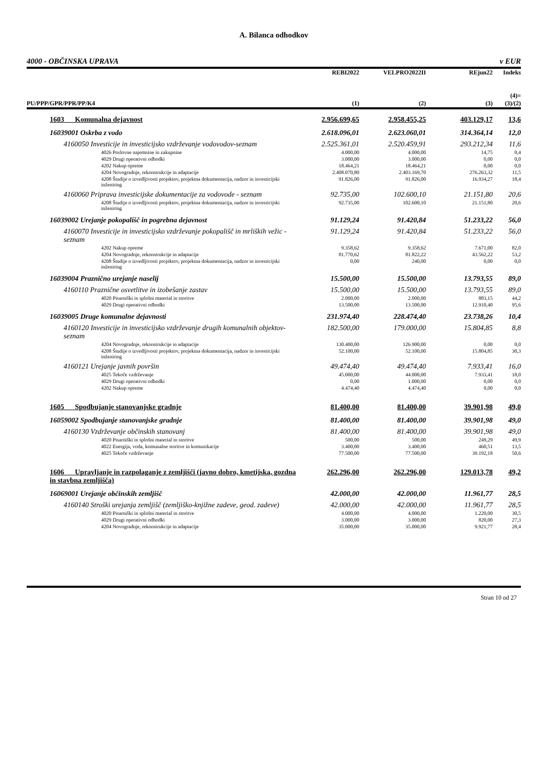A. Bilanca odhodkov
4000 - OBČINSKA UPRAVA v EUR
| PU/PPP/GPR/PPR/PP/K4 | REBI2022 (1) | VELPRO2022II (2) | REjun22 (3) | Indeks (4)= (3)/(2) |
| --- | --- | --- | --- | --- |
| 1603 Komunalna dejavnost | 2.956.699,65 | 2.958.455,25 | 403.129,17 | 13,6 |
| 16039001 Oskrba z vodo | 2.618.096,01 | 2.623.060,01 | 314.364,14 | 12,0 |
| 4160050 Investicije in investicijsko vzdrževanje vodovodov-seznam | 2.525.361,01 | 2.520.459,91 | 293.212,34 | 11,6 |
| 4026 Poslovne najemnine in zakupnine | 4.000,00 | 4.000,00 | 14,75 | 0,4 |
| 4029 Drugi operativni odhodki | 3.000,00 | 3.000,00 | 0,00 | 0,0 |
| 4202 Nakup opreme | 18.464,21 | 18.464,21 | 0,00 | 0,0 |
| 4204 Novogradnje, rekonstrukcije in adaptacije | 2.408.070,80 | 2.403.169,70 | 276.263,32 | 11,5 |
| 4208 Študije o izvedljivosti projektov, projektna dokumentacija, nadzor in investicijski inženiring | 91.826,00 | 91.826,00 | 16.934,27 | 18,4 |
| 4160060 Priprava investicijske dokumentacije za vodovode - seznam | 92.735,00 | 102.600,10 | 21.151,80 | 20,6 |
| 4208 Študije o izvedljivosti projektov, projektna dokumentacija, nadzor in investicijski inženiring | 92.735,00 | 102.600,10 | 21.151,80 | 20,6 |
| 16039002 Urejanje pokopališč in pogrebna dejavnost | 91.129,24 | 91.420,84 | 51.233,22 | 56,0 |
| 4160070 Investicije in investicijsko vzdrževanje pokopališč in mrliških vežic - seznam | 91.129,24 | 91.420,84 | 51.233,22 | 56,0 |
| 4202 Nakup opreme | 9.358,62 | 9.358,62 | 7.671,00 | 82,0 |
| 4204 Novogradnje, rekonstrukcije in adaptacije | 81.770,62 | 81.822,22 | 43.562,22 | 53,2 |
| 4208 Študije o izvedljivosti projektov, projektna dokumentacija, nadzor in investicijski inženiring | 0,00 | 240,00 | 0,00 | 0,0 |
| 16039004 Praznično urejanje naselij | 15.500,00 | 15.500,00 | 13.793,55 | 89,0 |
| 4160110 Praznične osvetlitve in izobešanje zastav | 15.500,00 | 15.500,00 | 13.793,55 | 89,0 |
| 4020 Pisarniški in splošni material in storitve | 2.000,00 | 2.000,00 | 883,15 | 44,2 |
| 4029 Drugi operativni odhodki | 13.500,00 | 13.500,00 | 12.910,40 | 95,6 |
| 16039005 Druge komunalne dejavnosti | 231.974,40 | 228.474,40 | 23.738,26 | 10,4 |
| 4160120 Investicije in investicijsko vzdrževanje drugih komunalnih objektov-seznam | 182.500,00 | 179.000,00 | 15.804,85 | 8,8 |
| 4204 Novogradnje, rekonstrukcije in adaptacije | 130.400,00 | 126.900,00 | 0,00 | 0,0 |
| 4208 Študije o izvedljivosti projektov, projektna dokumentacija, nadzor in investicijski inženiring | 52.100,00 | 52.100,00 | 15.804,85 | 30,3 |
| 4160121 Urejanje javnih površin | 49.474,40 | 49.474,40 | 7.933,41 | 16,0 |
| 4025 Tekoče vzdrževanje | 45.000,00 | 44.000,00 | 7.933,41 | 18,0 |
| 4029 Drugi operativni odhodki | 0,00 | 1.000,00 | 0,00 | 0,0 |
| 4202 Nakup opreme | 4.474,40 | 4.474,40 | 0,00 | 0,0 |
| 1605 Spodbujanje stanovanjske gradnje | 81.400,00 | 81.400,00 | 39.901,98 | 49,0 |
| 16059002 Spodbujanje stanovanjske gradnje | 81.400,00 | 81.400,00 | 39.901,98 | 49,0 |
| 4160130 Vzdrževanje občinskih stanovanj | 81.400,00 | 81.400,00 | 39.901,98 | 49,0 |
| 4020 Pisarniški in splošni material in storitve | 500,00 | 500,00 | 249,29 | 49,9 |
| 4022 Energija, voda, komunalne storitve in komunikacije | 3.400,00 | 3.400,00 | 460,51 | 13,5 |
| 4025 Tekoče vzdrževanje | 77.500,00 | 77.500,00 | 39.192,18 | 50,6 |
| 1606 Upravljanje in razpolaganje z zemljišči (javno dobro, kmetijska, gozdna in stavbna zemljišča) | 262.296,00 | 262.296,00 | 129.013,78 | 49,2 |
| 16069001 Urejanje občinskih zemljišč | 42.000,00 | 42.000,00 | 11.961,77 | 28,5 |
| 4160140 Stroški urejanja zemljišč (zemljiško-knjižne zadeve, geod. zadeve) | 42.000,00 | 42.000,00 | 11.961,77 | 28,5 |
| 4020 Pisarniški in splošni material in storitve | 4.000,00 | 4.000,00 | 1.220,00 | 30,5 |
| 4029 Drugi operativni odhodki | 3.000,00 | 3.000,00 | 820,00 | 27,3 |
| 4204 Novogradnje, rekonstrukcije in adaptacije | 35.000,00 | 35.000,00 | 9.921,77 | 28,4 |
Stran 10 od 27